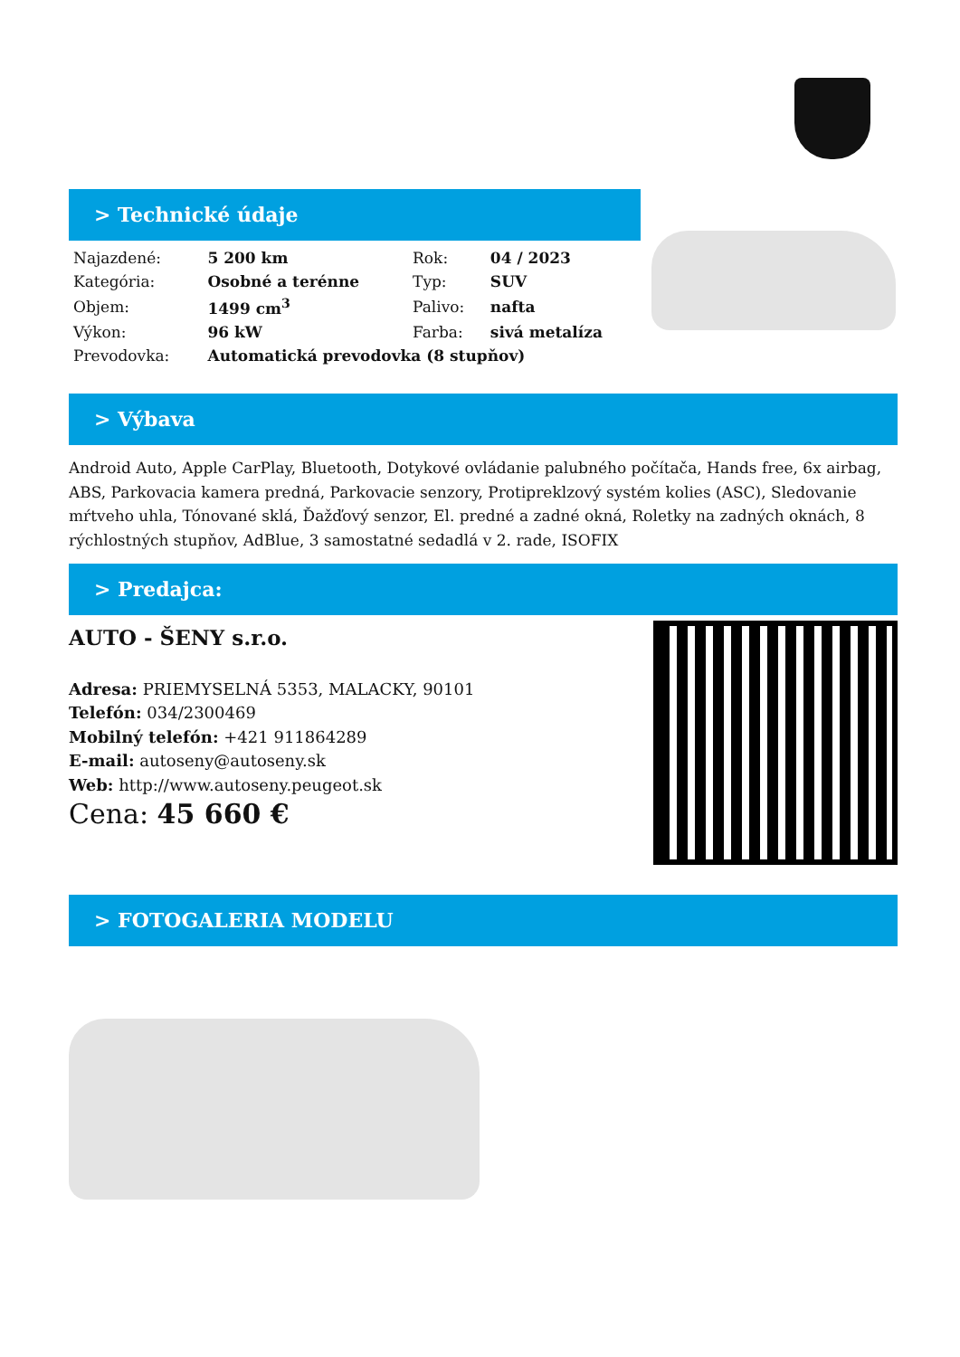> Technické údaje
| Najazdené: | 5 200 km | Rok: | 04 / 2023 |
| Kategória: | Osobné a terénne | Typ: | SUV |
| Objem: | 1499 cm<sup>3</sup> | Palivo: | nafta |
| Výkon: | 96 kW | Farba: | sivá metalíza |
| Prevodovka: | Automatická prevodovka (8 stupňov) | | |
> Výbava
Android Auto, Apple CarPlay, Bluetooth, Dotykové ovládanie palubného počítača, Hands free, 6x airbag, ABS, Parkovacia kamera predná, Parkovacie senzory, Protipreklzový systém kolies (ASC), Sledovanie mŕtveho uhla, Tónované sklá, Ďažďový senzor, El. predné a zadné okná, Roletky na zadných oknách, 8 rýchlostných stupňov, AdBlue, 3 samostatné sedadlá v 2. rade, ISOFIX
> Predajca:
AUTO - ŠENY s.r.o.
Adresa: PRIEMYSELNÁ 5353, MALACKY, 90101
Telefón: 034/2300469
Mobilný telefón: +421 911864289
E-mail: autoseny@autoseny.sk
Web: http://www.autoseny.peugeot.sk
Cena: 45 660 €
> FOTOGALERIA MODELU